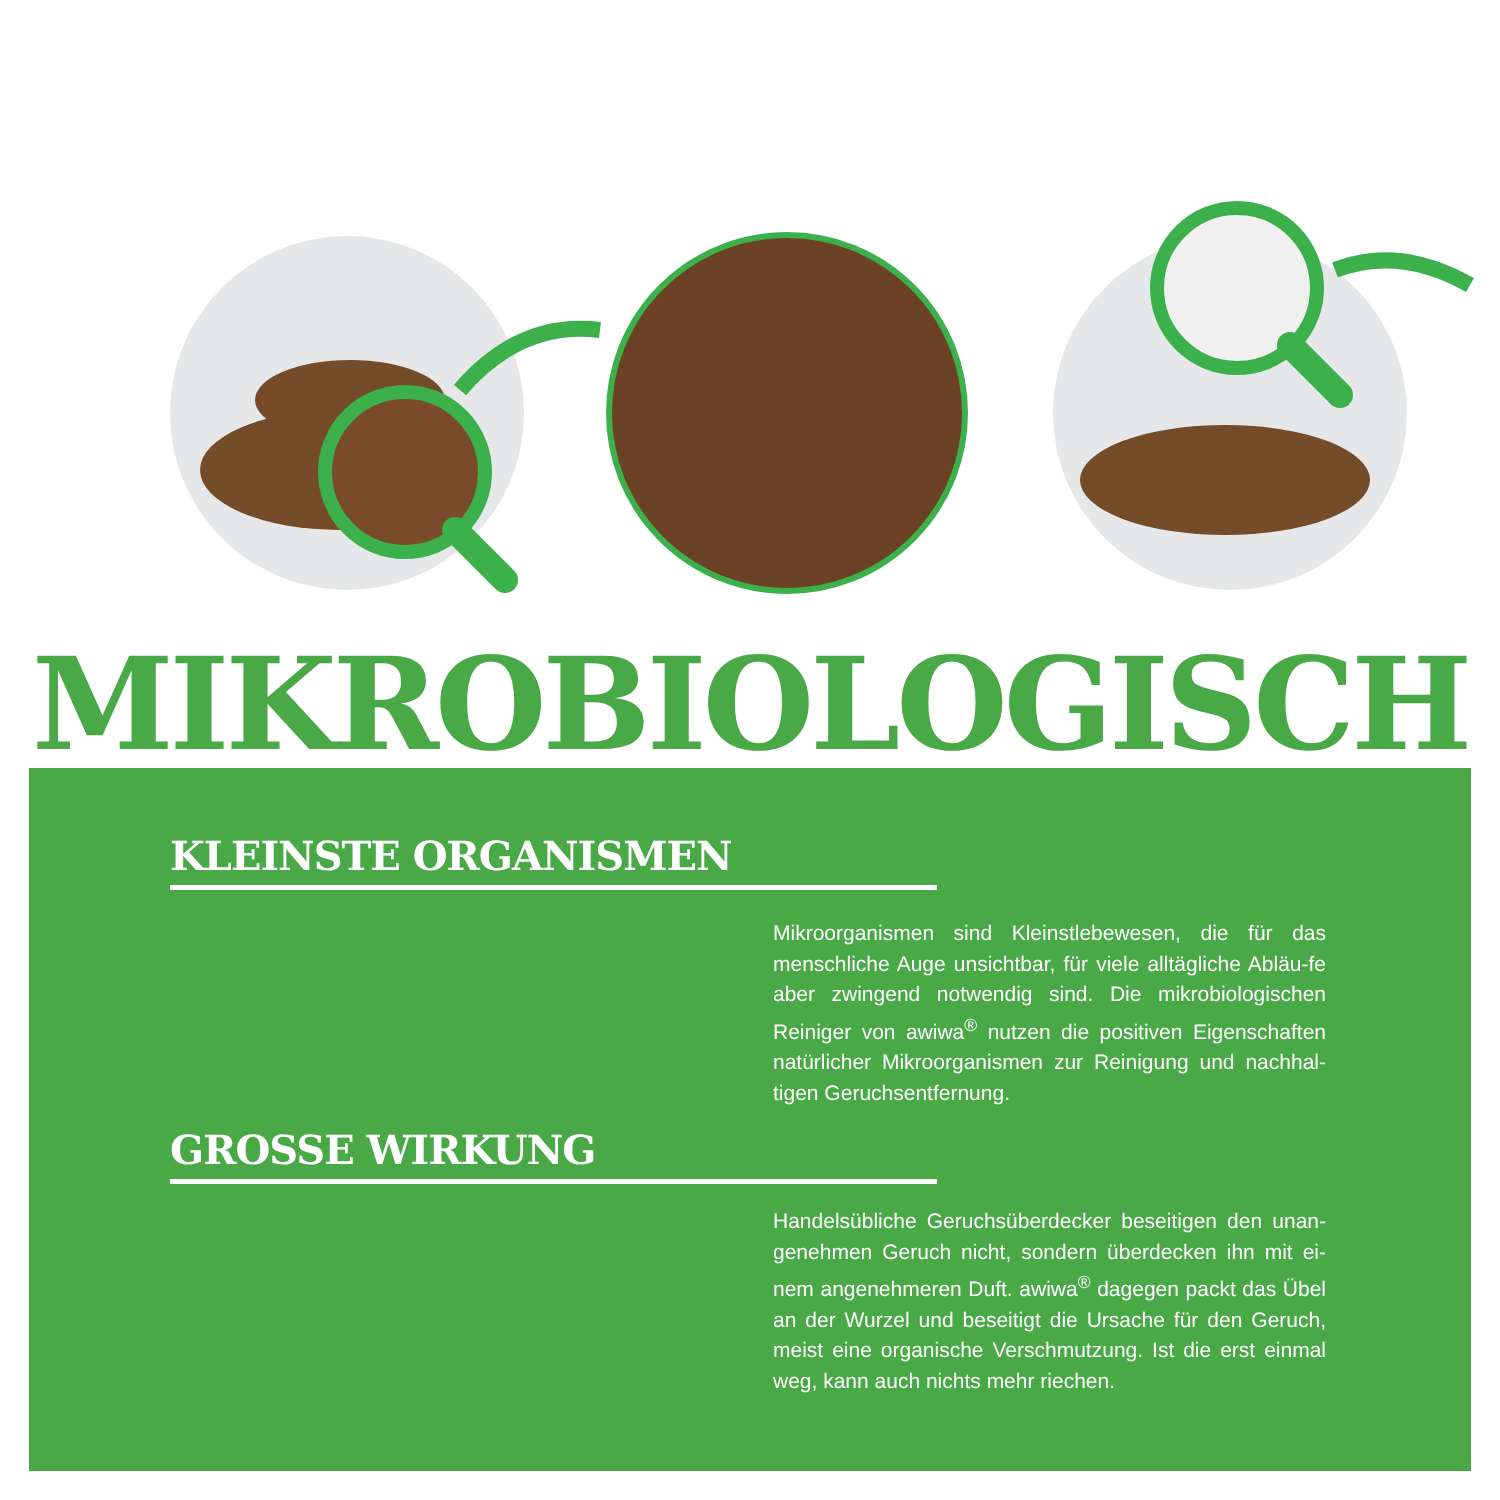MIKROBIOLOGISCH
KLEINSTE ORGANISMEN
Mikroorganismen sind Kleinstlebewesen, die für das menschliche Auge unsichtbar, für viele alltägliche Abläu-fe aber zwingend notwendig sind. Die mikrobiologischen Reiniger von awiwa<sup>®</sup> nutzen die positiven Eigenschaften natürlicher Mikroorganismen zur Reinigung und nachhal-tigen Geruchsentfernung.
GROSSE WIRKUNG
Handelsübliche Geruchsüberdecker beseitigen den unan-genehmen Geruch nicht, sondern überdecken ihn mit ei-nem angenehmeren Duft. awiwa<sup>®</sup> dagegen packt das Übel an der Wurzel und beseitigt die Ursache für den Geruch, meist eine organische Verschmutzung. Ist die erst einmal weg, kann auch nichts mehr riechen.